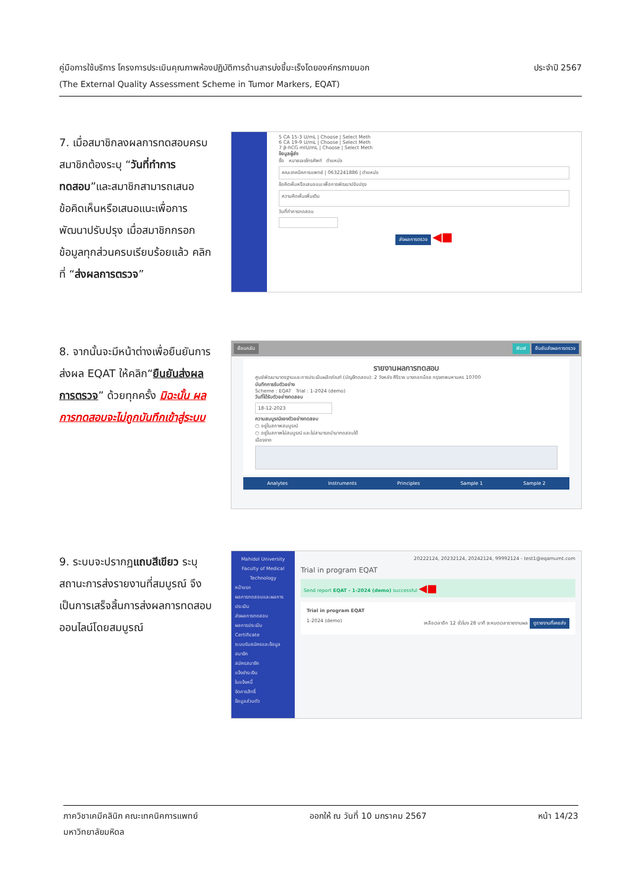คู่มือการใช้บริการ โครงการประเมินคุณภาพห้องปฏิบัติการด้านสารบ่งชี้มะเร็งโดยองค์กรภายนอก ประจำปี 2567
(The External Quality Assessment Scheme in Tumor Markers, EQAT)
7. เมื่อสมาชิกลงผลการทดสอบครบ สมาชิกต้องระบุ “วันที่ทำการทดสอบ”และสมาชิกสามารถเสนอข้อคิดเห็นหรือเสนอแนะเพื่อการพัฒนาปรับปรุง เมื่อสมาชิกกรอกข้อมูลทุกส่วนครบเรียบร้อยแล้ว คลิกที่ “ส่งผลการตรวจ”
5 CA 15-3 U/mL | Choose | Select Meth
6 CA 19-9 U/mL | Choose | Select Meth
7 β-hCG mIU/mL | Choose | Select Meth
ข้อมูลผู้ส่ง
ชื่อ หมายเลขโทรศัพท์ ตำแหน่ง
คณะเทคนิคการแพทย์ | 0632241886 | ตำแหน่ง
ข้อคิดเห็นหรือเสนอแนะเพื่อการพัฒนาปรับปรุง
ความคิดเห็นเพิ่มเติม
วันที่ทำการทดสอบ
ส่งผลการตรวจ ◀■
8. จากนั้นจะมีหน้าต่างเพื่อยืนยันการส่งผล EQAT ให้คลิก“ยืนยันส่งผลการตรวจ” ด้วยทุกครั้ง มิฉะนั้น ผลการทดสอบจะไม่ถูกบันทึกเข้าสู่ระบบ
ย้อนกลับ พิมพ์ ยืนยันส่งผลการตรวจ
รายงานผลการทดสอบ
ศูนย์พัฒนามาตรฐานและการประเมินผลิตภัณฑ์ (บัญชีทดสอบ): 2 วังหลัง ศิริราช บางกอกน้อย กรุงเทพมหานคร 10700
บันทึกการรับตัวอย่าง
Scheme : EQAT Trial : 1-2024 (demo)
วันที่ได้รับตัวอย่างทดสอบ
18-12-2023
ความสมบูรณ์ของตัวอย่างทดสอบ
○ อยู่ในสภาพสมบูรณ์
○ อยู่ในสภาพไม่สมบูรณ์ และไม่สามารถนำมาทดสอบได้
เนื่องจาก
Analytes Instruments Principles Sample 1 Sample 2
9. ระบบจะปรากฏแถบสีเขียว ระบุสถานะการส่งรายงานที่สมบูรณ์ จึงเป็นการเสร็จสิ้นการส่งผลการทดสอบออนไลน์โดยสมบูรณ์
Mahidol University
Faculty of Medical Technology
หน้าแรก
ผลการทดสอบและผลการประเมิน
ส่งผลการทดสอบ
ผลการประเมิน
Certificate
ระบบรับสมัครและข้อมูลสมาชิก
สมัครสมาชิก
แจ้งชำระเงิน
ใบแจ้งหนี้
จัดการสิทธิ์
ข้อมูลส่วนตัว
20222124, 20232124, 20242124, 99992124 - test1@eqamumt.com
Trial in program EQAT
Send report EQAT - 1-2024 (demo) successful ◀■
Trial in program EQAT
1-2024 (demo) เหลือเวลาอีก 12 ชั่วโมง 28 นาที จะหมดเวลารายงานผล ดูรายงานที่เคยส่ง
ภาควิชาเคมีคลินิก คณะเทคนิคการแพทย์ ออกให้ ณ วันที่ 10 มกราคม 2567 หน้า 14/23
มหาวิทยาลัยมหิดล